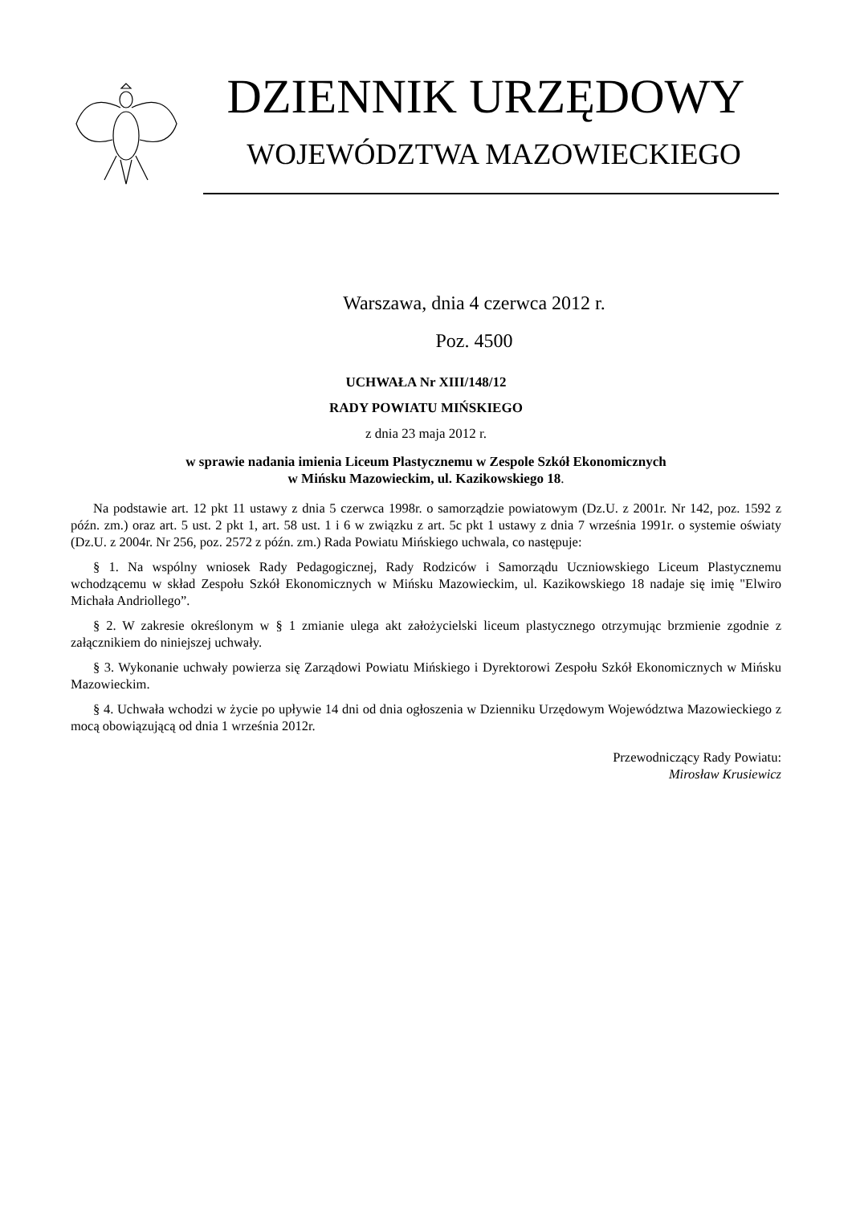DZIENNIK URZĘDOWY
WOJEWÓDZTWA MAZOWIECKIEGO
Warszawa, dnia 4 czerwca 2012 r.
Poz. 4500
UCHWAŁA Nr XIII/148/12
RADY POWIATU MIŃSKIEGO
z dnia 23 maja 2012 r.
w sprawie nadania imienia Liceum Plastycznemu w Zespole Szkół Ekonomicznych
w Mińsku Mazowieckim, ul. Kazikowskiego 18.
Na podstawie art. 12 pkt 11 ustawy z dnia 5 czerwca 1998r. o samorządzie powiatowym (Dz.U. z 2001r. Nr 142, poz. 1592 z późn. zm.) oraz art. 5 ust. 2 pkt 1, art. 58 ust. 1 i 6 w związku z art. 5c pkt 1 ustawy z dnia 7 września 1991r. o systemie oświaty (Dz.U. z 2004r. Nr 256, poz. 2572 z późn. zm.) Rada Powiatu Mińskiego uchwala, co następuje:
§ 1. Na wspólny wniosek Rady Pedagogicznej, Rady Rodziców i Samorządu Uczniowskiego Liceum Plastycznemu wchodzącemu w skład Zespołu Szkół Ekonomicznych w Mińsku Mazowieckim, ul. Kazikowskiego 18 nadaje się imię "Elwiro Michała Andriollego”.
§ 2. W zakresie określonym w § 1 zmianie ulega akt założycielski liceum plastycznego otrzymując brzmienie zgodnie z załącznikiem do niniejszej uchwały.
§ 3. Wykonanie uchwały powierza się Zarządowi Powiatu Mińskiego i Dyrektorowi Zespołu Szkół Ekonomicznych w Mińsku Mazowieckim.
§ 4. Uchwała wchodzi w życie po upływie 14 dni od dnia ogłoszenia w Dzienniku Urzędowym Województwa Mazowieckiego z mocą obowiązującą od dnia 1 września 2012r.
Przewodniczący Rady Powiatu:
Mirosław Krusiewicz